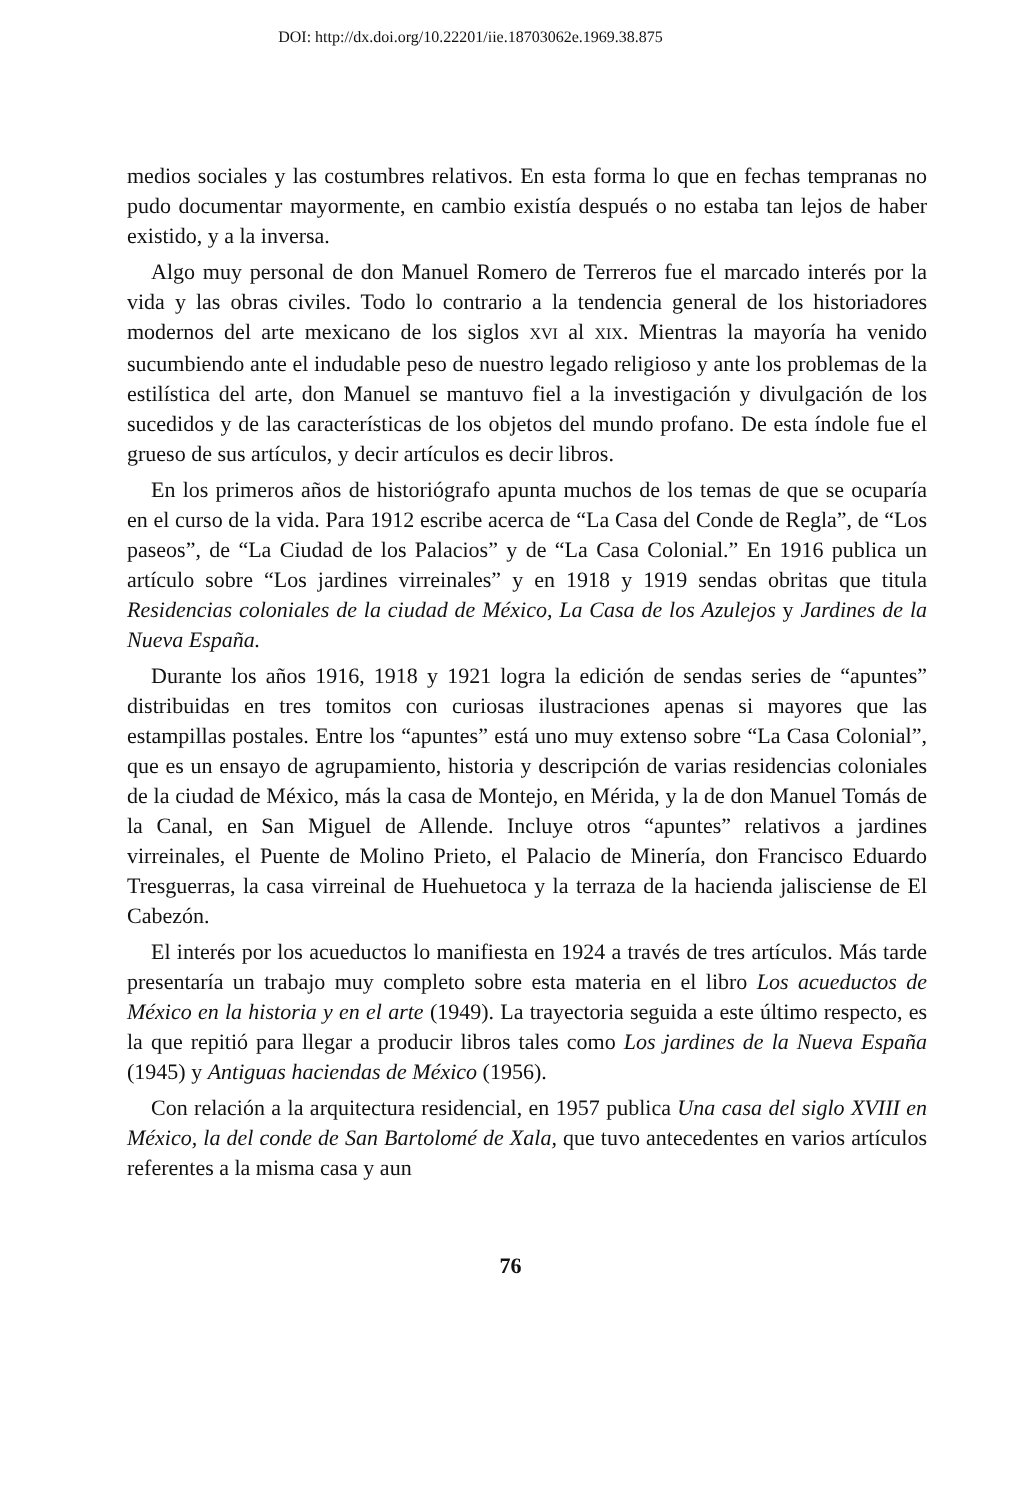DOI: http://dx.doi.org/10.22201/iie.18703062e.1969.38.875
medios sociales y las costumbres relativos. En esta forma lo que en fechas tempranas no pudo documentar mayormente, en cambio existía después o no estaba tan lejos de haber existido, y a la inversa.
Algo muy personal de don Manuel Romero de Terreros fue el marcado interés por la vida y las obras civiles. Todo lo contrario a la tendencia general de los historiadores modernos del arte mexicano de los siglos XVI al XIX. Mientras la mayoría ha venido sucumbiendo ante el indudable peso de nuestro legado religioso y ante los problemas de la estilística del arte, don Manuel se mantuvo fiel a la investigación y divulgación de los sucedidos y de las características de los objetos del mundo profano. De esta índole fue el grueso de sus artículos, y decir artículos es decir libros.
En los primeros años de historiógrafo apunta muchos de los temas de que se ocuparía en el curso de la vida. Para 1912 escribe acerca de “La Casa del Conde de Regla”, de “Los paseos”, de “La Ciudad de los Palacios” y de “La Casa Colonial.” En 1916 publica un artículo sobre “Los jardines virreinales” y en 1918 y 1919 sendas obritas que titula Residencias coloniales de la ciudad de México, La Casa de los Azulejos y Jardines de la Nueva España.
Durante los años 1916, 1918 y 1921 logra la edición de sendas series de “apuntes” distribuidas en tres tomitos con curiosas ilustraciones apenas si mayores que las estampillas postales. Entre los “apuntes” está uno muy extenso sobre “La Casa Colonial”, que es un ensayo de agrupamiento, historia y descripción de varias residencias coloniales de la ciudad de México, más la casa de Montejo, en Mérida, y la de don Manuel Tomás de la Canal, en San Miguel de Allende. Incluye otros “apuntes” relativos a jardines virreinales, el Puente de Molino Prieto, el Palacio de Minería, don Francisco Eduardo Tresguerras, la casa virreinal de Huehuetoca y la terraza de la hacienda jalisciense de El Cabezón.
El interés por los acueductos lo manifiesta en 1924 a través de tres artículos. Más tarde presentaría un trabajo muy completo sobre esta materia en el libro Los acueductos de México en la historia y en el arte (1949). La trayectoria seguida a este último respecto, es la que repitió para llegar a producir libros tales como Los jardines de la Nueva España (1945) y Antiguas haciendas de México (1956).
Con relación a la arquitectura residencial, en 1957 publica Una casa del siglo XVIII en México, la del conde de San Bartolomé de Xala, que tuvo antecedentes en varios artículos referentes a la misma casa y aun
76